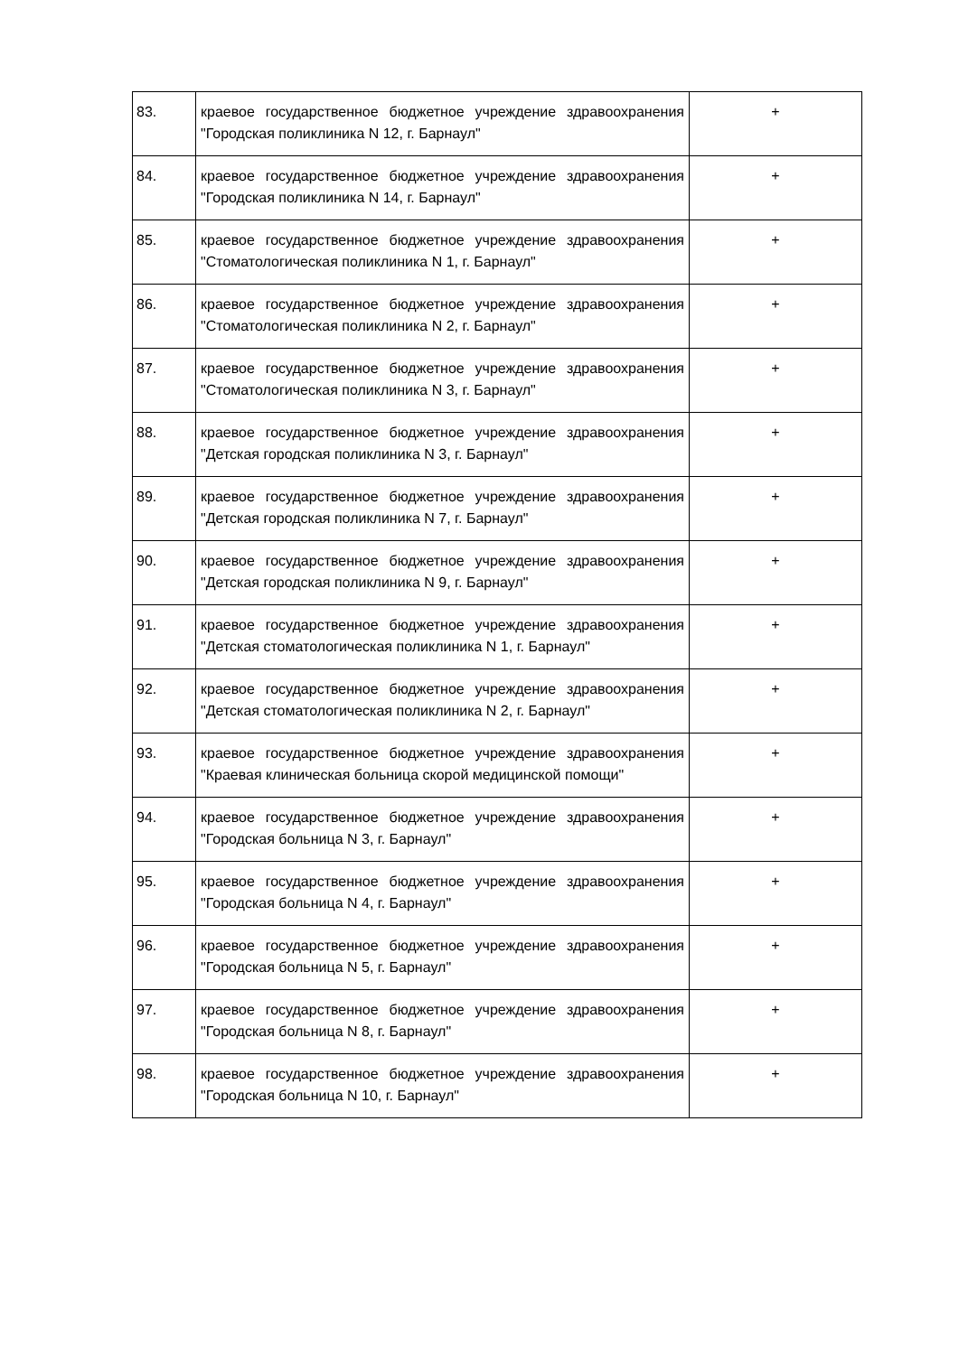| 83. | краевое государственное бюджетное учреждение здравоохранения "Городская поликлиника N 12, г. Барнаул" | + |
| 84. | краевое государственное бюджетное учреждение здравоохранения "Городская поликлиника N 14, г. Барнаул" | + |
| 85. | краевое государственное бюджетное учреждение здравоохранения "Стоматологическая поликлиника N 1, г. Барнаул" | + |
| 86. | краевое государственное бюджетное учреждение здравоохранения "Стоматологическая поликлиника N 2, г. Барнаул" | + |
| 87. | краевое государственное бюджетное учреждение здравоохранения "Стоматологическая поликлиника N 3, г. Барнаул" | + |
| 88. | краевое государственное бюджетное учреждение здравоохранения "Детская городская поликлиника N 3, г. Барнаул" | + |
| 89. | краевое государственное бюджетное учреждение здравоохранения "Детская городская поликлиника N 7, г. Барнаул" | + |
| 90. | краевое государственное бюджетное учреждение здравоохранения "Детская городская поликлиника N 9, г. Барнаул" | + |
| 91. | краевое государственное бюджетное учреждение здравоохранения "Детская стоматологическая поликлиника N 1, г. Барнаул" | + |
| 92. | краевое государственное бюджетное учреждение здравоохранения "Детская стоматологическая поликлиника N 2, г. Барнаул" | + |
| 93. | краевое государственное бюджетное учреждение здравоохранения "Краевая клиническая больница скорой медицинской помощи" | + |
| 94. | краевое государственное бюджетное учреждение здравоохранения "Городская больница N 3, г. Барнаул" | + |
| 95. | краевое государственное бюджетное учреждение здравоохранения "Городская больница N 4, г. Барнаул" | + |
| 96. | краевое государственное бюджетное учреждение здравоохранения "Городская больница N 5, г. Барнаул" | + |
| 97. | краевое государственное бюджетное учреждение здравоохранения "Городская больница N 8, г. Барнаул" | + |
| 98. | краевое государственное бюджетное учреждение здравоохранения "Городская больница N 10, г. Барнаул" | + |